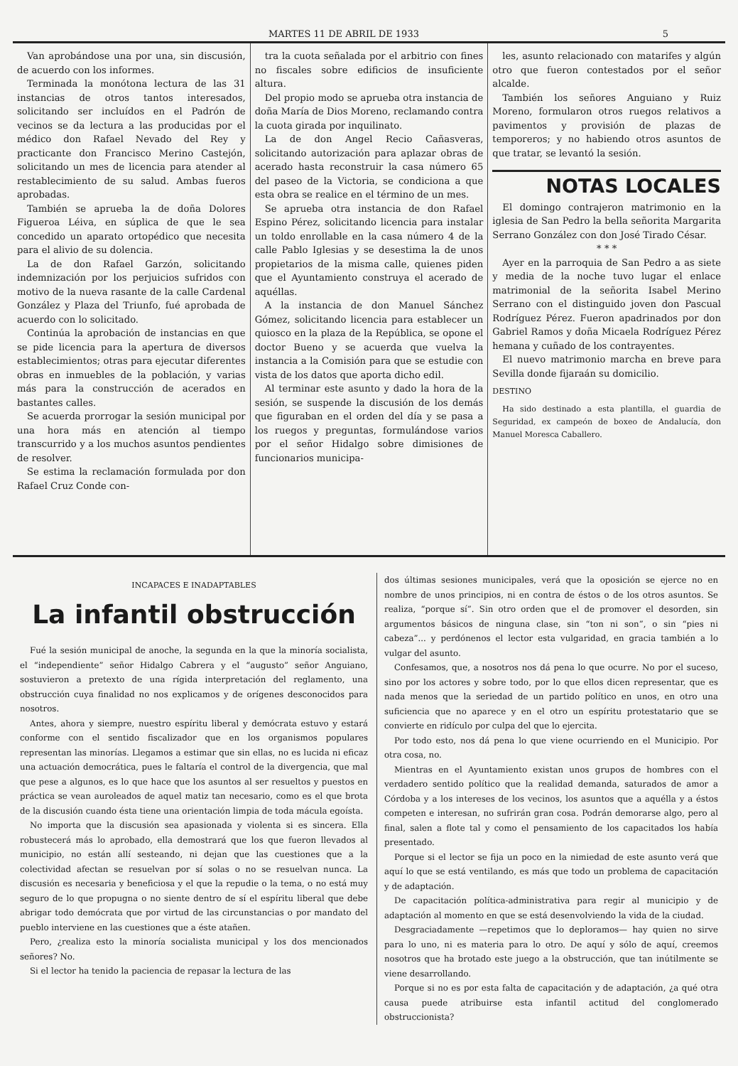MARTES 11 DE ABRIL DE 1933 5
Van aprobándose una por una, sin discusión, de acuerdo con los informes.
Terminada la monótona lectura de las 31 instancias de otros tantos interesados, solicitando ser incluídos en el Padrón de vecinos se da lectura a las producidas por el médico don Rafael Nevado del Rey y practicante don Francisco Merino Castejón, solicitando un mes de licencia para atender al restablecimiento de su salud. Ambas fueros aprobadas.
También se aprueba la de doña Dolores Figueroa Léiva, en súplica de que le sea concedido un aparato ortopédico que necesita para el alivio de su dolencia.
La de don Rafael Garzón, solicitando indemnización por los perjuicios sufridos con motivo de la nueva rasante de la calle Cardenal González y Plaza del Triunfo, fué aprobada de acuerdo con lo solicitado.
Continúa la aprobación de instancias en que se pide licencia para la apertura de diversos establecimientos; otras para ejecutar diferentes obras en inmuebles de la población, y varias más para la construcción de acerados en bastantes calles.
Se acuerda prorrogar la sesión municipal por una hora más en atención al tiempo transcurrido y a los muchos asuntos pendientes de resolver.
Se estima la reclamación formulada por don Rafael Cruz Conde con-
tra la cuota señalada por el arbitrio con fines no fiscales sobre edificios de insuficiente altura.
Del propio modo se aprueba otra instancia de doña María de Dios Moreno, reclamando contra la cuota girada por inquilinato.
La de don Angel Recio Cañasveras, solicitando autorización para aplazar obras de acerado hasta reconstruir la casa número 65 del paseo de la Victoria, se condiciona a que esta obra se realice en el término de un mes.
Se aprueba otra instancia de don Rafael Espino Pérez, solicitando licencia para instalar un toldo enrollable en la casa número 4 de la calle Pablo Iglesias y se desestima la de unos propietarios de la misma calle, quienes piden que el Ayuntamiento construya el acerado de aquéllas.
A la instancia de don Manuel Sánchez Gómez, solicitando licencia para establecer un quiosco en la plaza de la República, se opone el doctor Bueno y se acuerda que vuelva la instancia a la Comisión para que se estudie con vista de los datos que aporta dicho edil.
Al terminar este asunto y dado la hora de la sesión, se suspende la discusión de los demás que figuraban en el orden del día y se pasa a los ruegos y preguntas, formulándose varios por el señor Hidalgo sobre dimisiones de funcionarios municipa-
les, asunto relacionado con matarifes y algún otro que fueron contestados por el señor alcalde.
También los señores Anguiano y Ruiz Moreno, formularon otros ruegos relativos a pavimentos y provisión de plazas de temporeros; y no habiendo otros asuntos de que tratar, se levantó la sesión.
NOTAS LOCALES
El domingo contrajeron matrimonio en la iglesia de San Pedro la bella señorita Margarita Serrano González con don José Tirado César.
* * *
Ayer en la parroquia de San Pedro a as siete y media de la noche tuvo lugar el enlace matrimonial de la señorita Isabel Merino Serrano con el distinguido joven don Pascual Rodríguez Pérez. Fueron apadrinados por don Gabriel Ramos y doña Micaela Rodríguez Pérez hemana y cuñado de los contrayentes.
El nuevo matrimonio marcha en breve para Sevilla donde fijaraán su domicilio.
DESTINO
Ha sido destinado a esta plantilla, el guardia de Seguridad, ex campeón de boxeo de Andalucía, don Manuel Moresca Caballero.
INCAPACES E INADAPTABLES
La infantil obstrucción
Fué la sesión municipal de anoche, la segunda en la que la minoría socialista, el “independiente” señor Hidalgo Cabrera y el “augusto” señor Anguiano, sostuvieron a pretexto de una rígida interpretación del reglamento, una obstrucción cuya finalidad no nos explicamos y de orígenes desconocidos para nosotros.
Antes, ahora y siempre, nuestro espíritu liberal y demócrata estuvo y estará conforme con el sentido fiscalizador que en los organismos populares representan las minorías. Llegamos a estimar que sin ellas, no es lucida ni eficaz una actuación democrática, pues le faltaría el control de la divergencia, que mal que pese a algunos, es lo que hace que los asuntos al ser resueltos y puestos en práctica se vean auroleados de aquel matiz tan necesario, como es el que brota de la discusión cuando ésta tiene una orientación limpia de toda mácula egoísta.
No importa que la discusión sea apasionada y violenta si es sincera. Ella robustecerá más lo aprobado, ella demostrará que los que fueron llevados al municipio, no están allí sesteando, ni dejan que las cuestiones que a la colectividad afectan se resuelvan por sí solas o no se resuelvan nunca. La discusión es necesaria y beneficiosa y el que la repudie o la tema, o no está muy seguro de lo que propugna o no siente dentro de sí el espíritu liberal que debe abrigar todo demócrata que por virtud de las circunstancias o por mandato del pueblo interviene en las cuestiones que a éste atañen.
Pero, ¿realiza esto la minoría socialista municipal y los dos mencionados señores? No.
Si el lector ha tenido la paciencia de repasar la lectura de las
dos últimas sesiones municipales, verá que la oposición se ejerce no en nombre de unos principios, ni en contra de éstos o de los otros asuntos. Se realiza, “porque sí”. Sin otro orden que el de promover el desorden, sin argumentos básicos de ninguna clase, sin “ton ni son”, o sin “pies ni cabeza”... y perdónenos el lector esta vulgaridad, en gracia también a lo vulgar del asunto.
Confesamos, que, a nosotros nos dá pena lo que ocurre. No por el suceso, sino por los actores y sobre todo, por lo que ellos dicen representar, que es nada menos que la seriedad de un partido político en unos, en otro una suficiencia que no aparece y en el otro un espíritu protestatario que se convierte en ridículo por culpa del que lo ejercita.
Por todo esto, nos dá pena lo que viene ocurriendo en el Municipio. Por otra cosa, no.
Mientras en el Ayuntamiento existan unos grupos de hombres con el verdadero sentido político que la realidad demanda, saturados de amor a Córdoba y a los intereses de los vecinos, los asuntos que a aquélla y a éstos competen e interesan, no sufrirán gran cosa. Podrán demorarse algo, pero al final, salen a flote tal y como el pensamiento de los capacitados los había presentado.
Porque si el lector se fija un poco en la nimiedad de este asunto verá que aquí lo que se está ventilando, es más que todo un problema de capacitación y de adaptación.
De capacitación política-administrativa para regir al municipio y de adaptación al momento en que se está desenvolviendo la vida de la ciudad.
Desgraciadamente —repetimos que lo deploramos— hay quien no sirve para lo uno, ni es materia para lo otro. De aquí y sólo de aquí, creemos nosotros que ha brotado este juego a la obstrucción, que tan inútilmente se viene desarrollando.
Porque si no es por esta falta de capacitación y de adaptación, ¿a qué otra causa puede atribuirse esta infantil actitud del conglomerado obstruccionista?